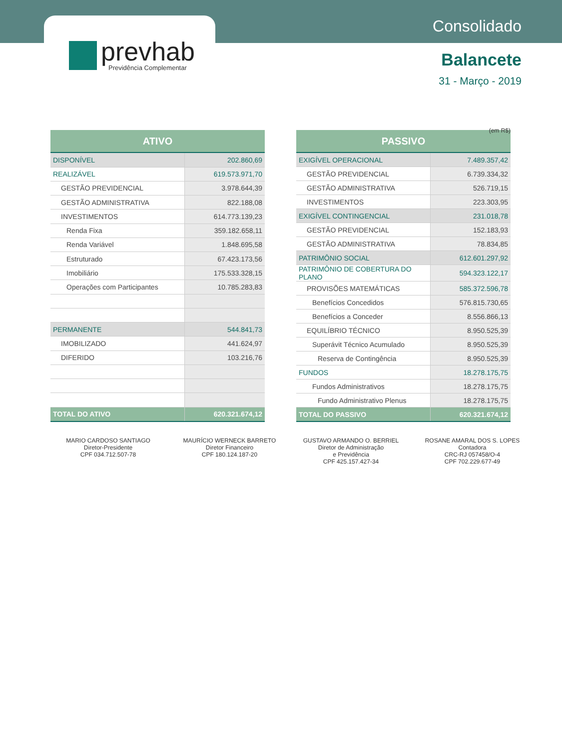prevhab
Previdência Complementar
Consolidado
Balancete
31 - Março - 2019
(em R$)
| ATIVO | |
| --- | --- |
| DISPONÍVEL | 202.860,69 |
| REALIZÁVEL | 619.573.971,70 |
| GESTÃO PREVIDENCIAL | 3.978.644,39 |
| GESTÃO ADMINISTRATIVA | 822.188,08 |
| INVESTIMENTOS | 614.773.139,23 |
| Renda Fixa | 359.182.658,11 |
| Renda Variável | 1.848.695,58 |
| Estruturado | 67.423.173,56 |
| Imobiliário | 175.533.328,15 |
| Operações com Participantes | 10.785.283,83 |
| PERMANENTE | 544.841,73 |
| IMOBILIZADO | 441.624,97 |
| DIFERIDO | 103.216,76 |
| TOTAL DO ATIVO | 620.321.674,12 |
| PASSIVO | |
| --- | --- |
| EXIGÍVEL OPERACIONAL | 7.489.357,42 |
| GESTÃO PREVIDENCIAL | 6.739.334,32 |
| GESTÃO ADMINISTRATIVA | 526.719,15 |
| INVESTIMENTOS | 223.303,95 |
| EXIGÍVEL CONTINGENCIAL | 231.018,78 |
| GESTÃO PREVIDENCIAL | 152.183,93 |
| GESTÃO ADMINISTRATIVA | 78.834,85 |
| PATRIMÔNIO SOCIAL | 612.601.297,92 |
| PATRIMÔNIO DE COBERTURA DO PLANO | 594.323.122,17 |
| PROVISÕES MATEMÁTICAS | 585.372.596,78 |
| Benefícios Concedidos | 576.815.730,65 |
| Benefícios a Conceder | 8.556.866,13 |
| EQUILÍBRIO TÉCNICO | 8.950.525,39 |
| Superávit Técnico Acumulado | 8.950.525,39 |
| Reserva de Contingência | 8.950.525,39 |
| FUNDOS | 18.278.175,75 |
| Fundos Administrativos | 18.278.175,75 |
| Fundo Administrativo Plenus | 18.278.175,75 |
| TOTAL DO PASSIVO | 620.321.674,12 |
MARIO CARDOSO SANTIAGO
Diretor-Presidente
CPF 034.712.507-78
MAURÍCIO WERNECK BARRETO
Diretor Financeiro
CPF 180.124.187-20
GUSTAVO ARMANDO O. BERRIEL
Diretor de Administração
e Previdência
CPF 425.157.427-34
ROSANE AMARAL DOS S. LOPES
Contadora
CRC-RJ 057458/O-4
CPF 702.229.677-49